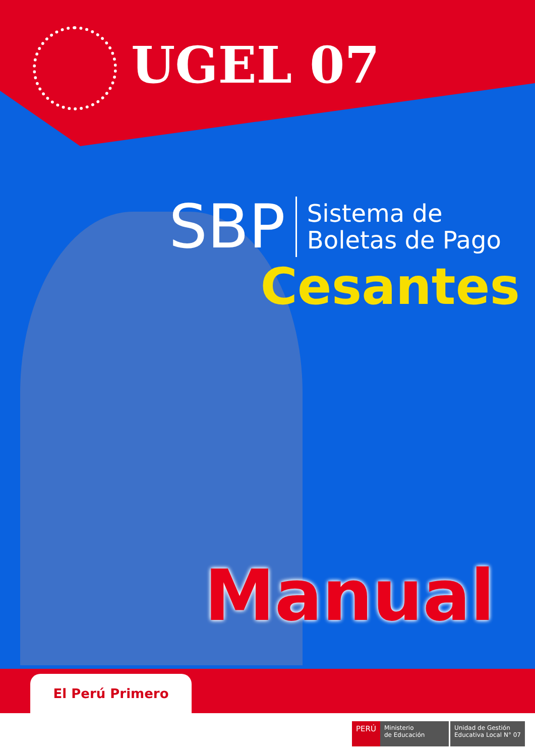UGEL 07
SBP
Sistema de
Boletas de Pago
Cesantes
Manual
El Perú Primero
PERÚ
Ministerio
de Educación
Unidad de Gestión
Educativa Local N° 07